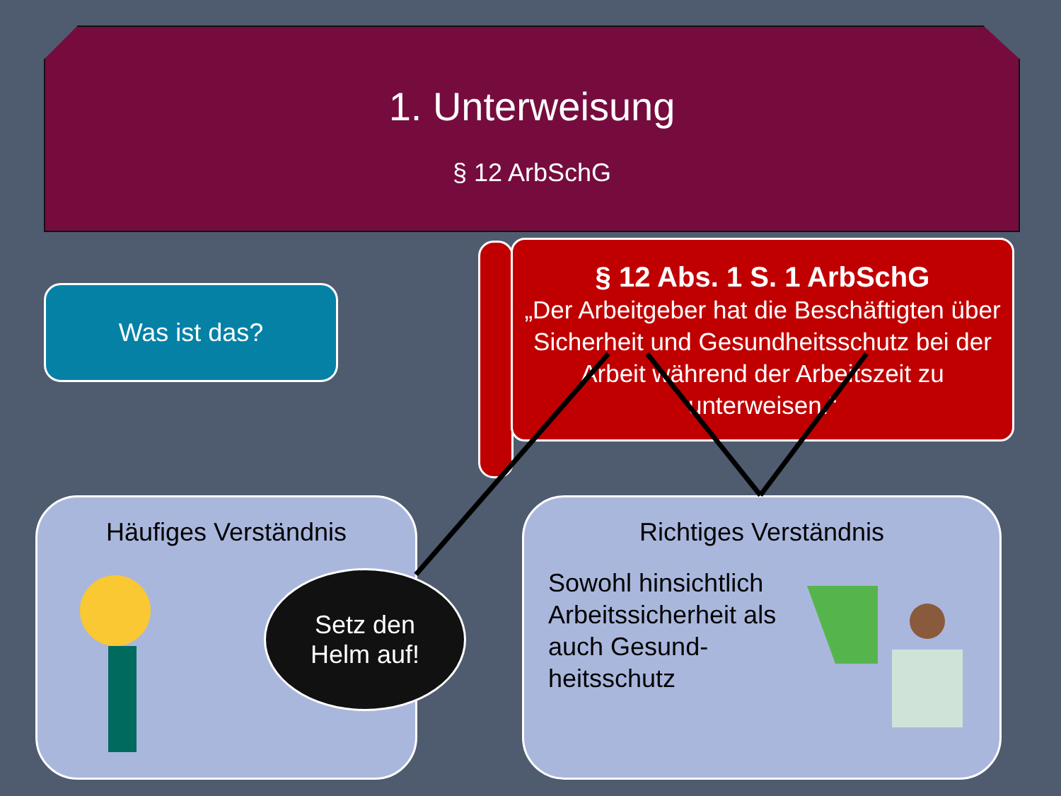1. Unterweisung
§ 12 ArbSchG
Was ist das?
§ 12 Abs. 1 S. 1 ArbSchG
„Der Arbeitgeber hat die Beschäftigten über Sicherheit und Gesundheitsschutz bei der Arbeit während der Arbeitszeit zu unterweisen.“
Häufiges Verständnis
Setz den
Helm auf!
Richtiges Verständnis
Sowohl hinsichtlich Arbeitssicherheit als auch Gesund-heitsschutz